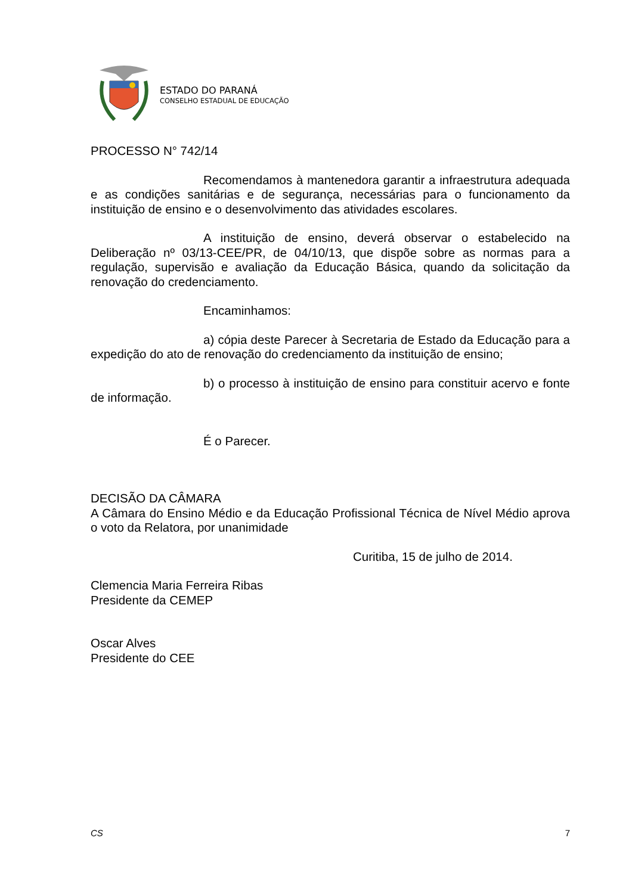ESTADO DO PARANÁ
CONSELHO ESTADUAL DE EDUCAÇÃO
PROCESSO N° 742/14
Recomendamos à mantenedora garantir a infraestrutura adequada e as condições sanitárias e de segurança, necessárias para o funcionamento da instituição de ensino e o desenvolvimento das atividades escolares.
A instituição de ensino, deverá observar o estabelecido na Deliberação nº 03/13-CEE/PR, de 04/10/13, que dispõe sobre as normas para a regulação, supervisão e avaliação da Educação Básica, quando da solicitação da renovação do credenciamento.
Encaminhamos:
a) cópia deste Parecer à Secretaria de Estado da Educação para a expedição do ato de renovação do credenciamento da instituição de ensino;
b) o processo à instituição de ensino para constituir acervo e fonte de informação.
É o Parecer.
DECISÃO DA CÂMARA
A Câmara do Ensino Médio e da Educação Profissional Técnica de Nível Médio aprova o voto da Relatora, por unanimidade
Curitiba, 15 de julho de 2014.
Clemencia Maria Ferreira Ribas
Presidente da CEMEP
Oscar Alves
Presidente do CEE
CS 7